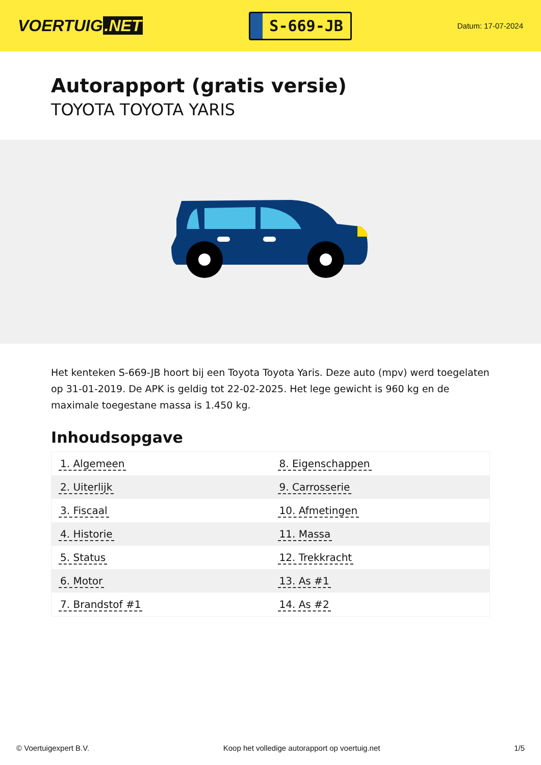VOERTUIG.NET
S-669-JB
Datum: 17-07-2024
Autorapport (gratis versie)
TOYOTA TOYOTA YARIS
Het kenteken S-669-JB hoort bij een Toyota Toyota Yaris. Deze auto (mpv) werd toegelaten op 31-01-2019. De APK is geldig tot 22-02-2025. Het lege gewicht is 960 kg en de maximale toegestane massa is 1.450 kg.
Inhoudsopgave
| 1. Algemeen | 8. Eigenschappen |
| 2. Uiterlijk | 9. Carrosserie |
| 3. Fiscaal | 10. Afmetingen |
| 4. Historie | 11. Massa |
| 5. Status | 12. Trekkracht |
| 6. Motor | 13. As #1 |
| 7. Brandstof #1 | 14. As #2 |
© Voertuigexpert B.V. Koop het volledige autorapport op voertuig.net
1/5